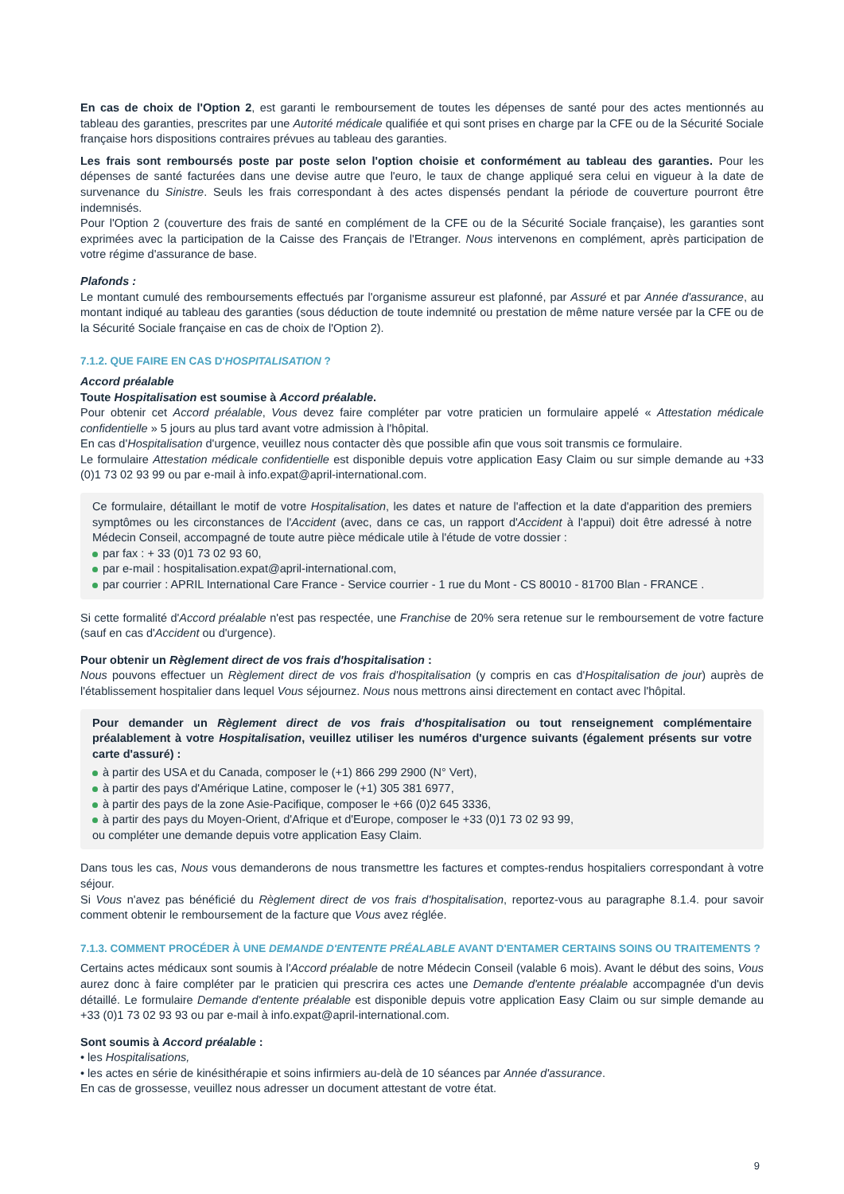En cas de choix de l'Option 2, est garanti le remboursement de toutes les dépenses de santé pour des actes mentionnés au tableau des garanties, prescrites par une Autorité médicale qualifiée et qui sont prises en charge par la CFE ou de la Sécurité Sociale française hors dispositions contraires prévues au tableau des garanties.
Les frais sont remboursés poste par poste selon l'option choisie et conformément au tableau des garanties. Pour les dépenses de santé facturées dans une devise autre que l'euro, le taux de change appliqué sera celui en vigueur à la date de survenance du Sinistre. Seuls les frais correspondant à des actes dispensés pendant la période de couverture pourront être indemnisés.
Pour l'Option 2 (couverture des frais de santé en complément de la CFE ou de la Sécurité Sociale française), les garanties sont exprimées avec la participation de la Caisse des Français de l'Etranger. Nous intervenons en complément, après participation de votre régime d'assurance de base.
Plafonds :
Le montant cumulé des remboursements effectués par l'organisme assureur est plafonné, par Assuré et par Année d'assurance, au montant indiqué au tableau des garanties (sous déduction de toute indemnité ou prestation de même nature versée par la CFE ou de la Sécurité Sociale française en cas de choix de l'Option 2).
7.1.2. QUE FAIRE EN CAS D'HOSPITALISATION ?
Accord préalable
Toute Hospitalisation est soumise à Accord préalable.
Pour obtenir cet Accord préalable, Vous devez faire compléter par votre praticien un formulaire appelé « Attestation médicale confidentielle » 5 jours au plus tard avant votre admission à l'hôpital.
En cas d'Hospitalisation d'urgence, veuillez nous contacter dès que possible afin que vous soit transmis ce formulaire.
Le formulaire Attestation médicale confidentielle est disponible depuis votre application Easy Claim ou sur simple demande au +33 (0)1 73 02 93 99 ou par e-mail à info.expat@april-international.com.
Ce formulaire, détaillant le motif de votre Hospitalisation, les dates et nature de l'affection et la date d'apparition des premiers symptômes ou les circonstances de l'Accident (avec, dans ce cas, un rapport d'Accident à l'appui) doit être adressé à notre Médecin Conseil, accompagné de toute autre pièce médicale utile à l'étude de votre dossier :
par fax : + 33 (0)1 73 02 93 60,
par e-mail : hospitalisation.expat@april-international.com,
par courrier : APRIL International Care France - Service courrier - 1 rue du Mont - CS 80010 - 81700 Blan - FRANCE .
Si cette formalité d'Accord préalable n'est pas respectée, une Franchise de 20% sera retenue sur le remboursement de votre facture (sauf en cas d'Accident ou d'urgence).
Pour obtenir un Règlement direct de vos frais d'hospitalisation :
Nous pouvons effectuer un Règlement direct de vos frais d'hospitalisation (y compris en cas d'Hospitalisation de jour) auprès de l'établissement hospitalier dans lequel Vous séjournez. Nous nous mettrons ainsi directement en contact avec l'hôpital.
Pour demander un Règlement direct de vos frais d'hospitalisation ou tout renseignement complémentaire préalablement à votre Hospitalisation, veuillez utiliser les numéros d'urgence suivants (également présents sur votre carte d'assuré) :
à partir des USA et du Canada, composer le (+1) 866 299 2900 (N° Vert),
à partir des pays d'Amérique Latine, composer le (+1) 305 381 6977,
à partir des pays de la zone Asie-Pacifique, composer le +66 (0)2 645 3336,
à partir des pays du Moyen-Orient, d'Afrique et d'Europe, composer le +33 (0)1 73 02 93 99,
ou compléter une demande depuis votre application Easy Claim.
Dans tous les cas, Nous vous demanderons de nous transmettre les factures et comptes-rendus hospitaliers correspondant à votre séjour.
Si Vous n'avez pas bénéficié du Règlement direct de vos frais d'hospitalisation, reportez-vous au paragraphe 8.1.4. pour savoir comment obtenir le remboursement de la facture que Vous avez réglée.
7.1.3. COMMENT PROCÉDER À UNE DEMANDE D'ENTENTE PRÉALABLE AVANT D'ENTAMER CERTAINS SOINS OU TRAITEMENTS ?
Certains actes médicaux sont soumis à l'Accord préalable de notre Médecin Conseil (valable 6 mois). Avant le début des soins, Vous aurez donc à faire compléter par le praticien qui prescrira ces actes une Demande d'entente préalable accompagnée d'un devis détaillé. Le formulaire Demande d'entente préalable est disponible depuis votre application Easy Claim ou sur simple demande au +33 (0)1 73 02 93 93 ou par e-mail à info.expat@april-international.com.
Sont soumis à Accord préalable :
• les Hospitalisations,
• les actes en série de kinésithérapie et soins infirmiers au-delà de 10 séances par Année d'assurance.
En cas de grossesse, veuillez nous adresser un document attestant de votre état.
9